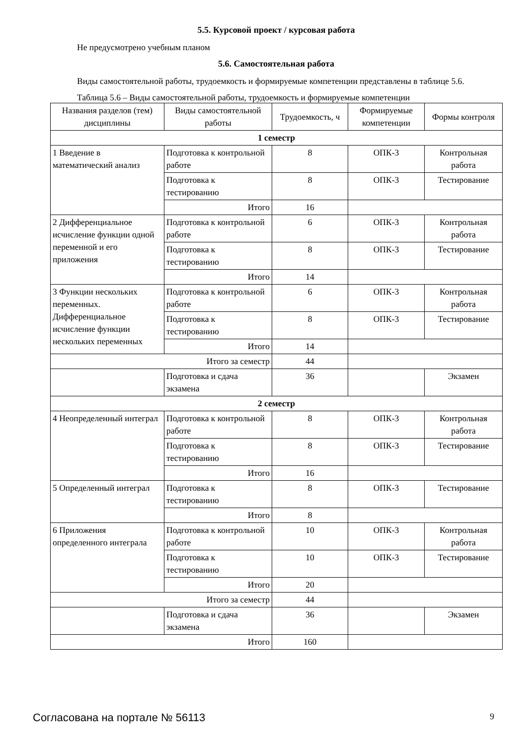5.5. Курсовой проект / курсовая работа
Не предусмотрено учебным планом
5.6. Самостоятельная работа
Виды самостоятельной работы, трудоемкость и формируемые компетенции представлены в таблице 5.6.
Таблица 5.6 – Виды самостоятельной работы, трудоемкость и формируемые компетенции
| Названия разделов (тем) дисциплины | Виды самостоятельной работы | Трудоемкость, ч | Формируемые компетенции | Формы контроля |
| --- | --- | --- | --- | --- |
| 1 семестр | | | | |
| 1 Введение в математический анализ | Подготовка к контрольной работе | 8 | ОПК-3 | Контрольная работа |
| | Подготовка к тестированию | 8 | ОПК-3 | Тестирование |
| | Итого | 16 | | |
| 2 Дифференциальное исчисление функции одной переменной и его приложения | Подготовка к контрольной работе | 6 | ОПК-3 | Контрольная работа |
| | Подготовка к тестированию | 8 | ОПК-3 | Тестирование |
| | Итого | 14 | | |
| 3 Функции нескольких переменных. Дифференциальное исчисление функции нескольких переменных | Подготовка к контрольной работе | 6 | ОПК-3 | Контрольная работа |
| | Подготовка к тестированию | 8 | ОПК-3 | Тестирование |
| | Итого | 14 | | |
| Итого за семестр | | 44 | | |
| | Подготовка и сдача экзамена | 36 | | Экзамен |
| 2 семестр | | | | |
| 4 Неопределенный интеграл | Подготовка к контрольной работе | 8 | ОПК-3 | Контрольная работа |
| | Подготовка к тестированию | 8 | ОПК-3 | Тестирование |
| | Итого | 16 | | |
| 5 Определенный интеграл | Подготовка к тестированию | 8 | ОПК-3 | Тестирование |
| | Итого | 8 | | |
| 6 Приложения определенного интеграла | Подготовка к контрольной работе | 10 | ОПК-3 | Контрольная работа |
| | Подготовка к тестированию | 10 | ОПК-3 | Тестирование |
| | Итого | 20 | | |
| Итого за семестр | | 44 | | |
| | Подготовка и сдача экзамена | 36 | | Экзамен |
| Итого | | 160 | | |
Согласована на портале № 56113 9